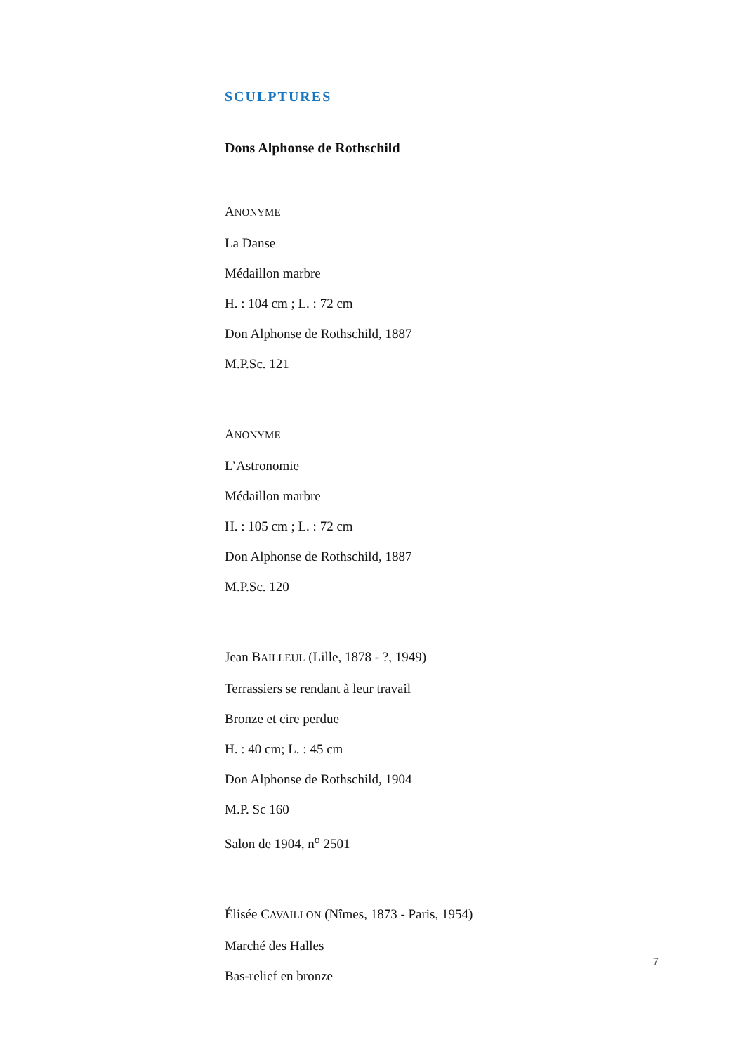SCULPTURES
Dons Alphonse de Rothschild
ANONYME
La Danse
Médaillon marbre
H. : 104 cm ; L. : 72 cm
Don Alphonse de Rothschild, 1887
M.P.Sc. 121
ANONYME
L’Astronomie
Médaillon marbre
H. : 105 cm ; L. : 72 cm
Don Alphonse de Rothschild, 1887
M.P.Sc. 120
Jean BAILLEUL (Lille, 1878 - ?, 1949)
Terrassiers se rendant à leur travail
Bronze et cire perdue
H. : 40 cm; L. : 45 cm
Don Alphonse de Rothschild, 1904
M.P. Sc 160
Salon de 1904, n<sup>o</sup> 2501
Élisée CAVAILLON (Nîmes, 1873 - Paris, 1954)
Marché des Halles
Bas-relief en bronze
7